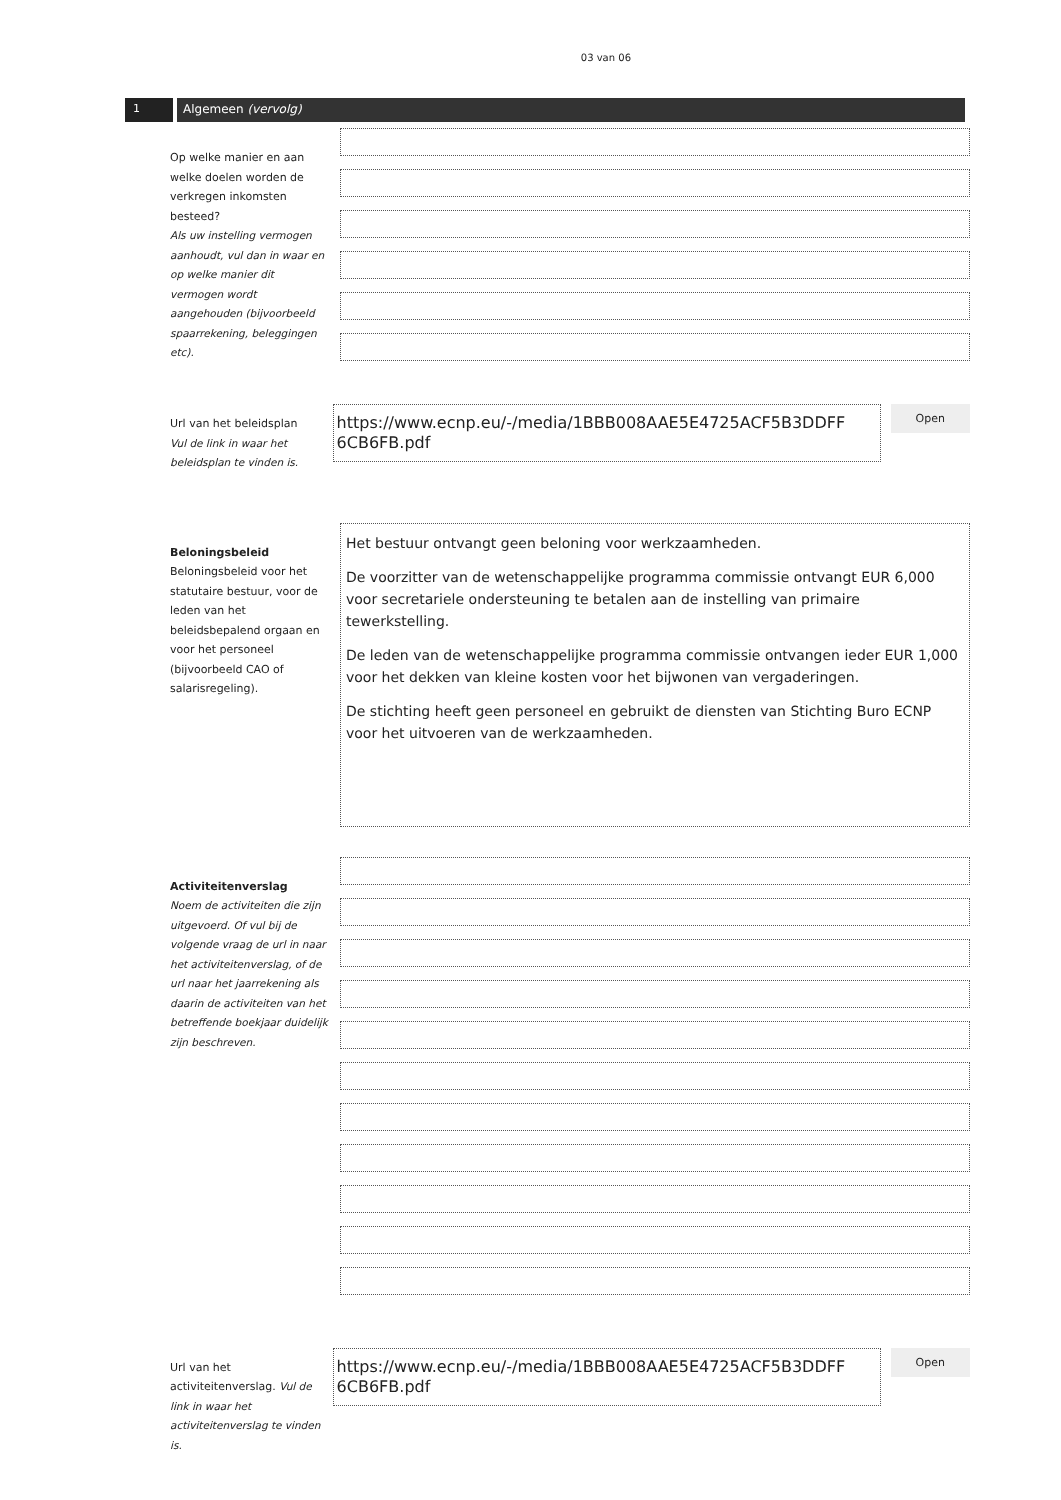03 van 06
1 Algemeen (vervolg)
Op welke manier en aan welke doelen worden de verkregen inkomsten besteed?
Als uw instelling vermogen aanhoudt, vul dan in waar en op welke manier dit vermogen wordt aangehouden (bijvoorbeeld spaarrekening, beleggingen etc).
Url van het beleidsplan
Vul de link in waar het beleidsplan te vinden is.
https://www.ecnp.eu/-/media/1BBB008AAE5E4725ACF5B3DDFF 6CB6FB.pdf
Open
Beloningsbeleid
Beloningsbeleid voor het statutaire bestuur, voor de leden van het beleidsbepalend orgaan en voor het personeel (bijvoorbeeld CAO of salarisregeling).
Het bestuur ontvangt geen beloning voor werkzaamheden.
De voorzitter van de wetenschappelijke programma commissie ontvangt EUR 6,000 voor secretariele ondersteuning te betalen aan de instelling van primaire tewerkstelling.
De leden van de wetenschappelijke programma commissie ontvangen ieder EUR 1,000 voor het dekken van kleine kosten voor het bijwonen van vergaderingen.
De stichting heeft geen personeel en gebruikt de diensten van Stichting Buro ECNP voor het uitvoeren van de werkzaamheden.
Activiteitenverslag
Noem de activiteiten die zijn uitgevoerd. Of vul bij de volgende vraag de url in naar het activiteitenverslag, of de url naar het jaarrekening als daarin de activiteiten van het betreffende boekjaar duidelijk zijn beschreven.
Url van het activiteitenverslag. Vul de link in waar het activiteitenverslag te vinden is.
https://www.ecnp.eu/-/media/1BBB008AAE5E4725ACF5B3DDFF 6CB6FB.pdf
Open